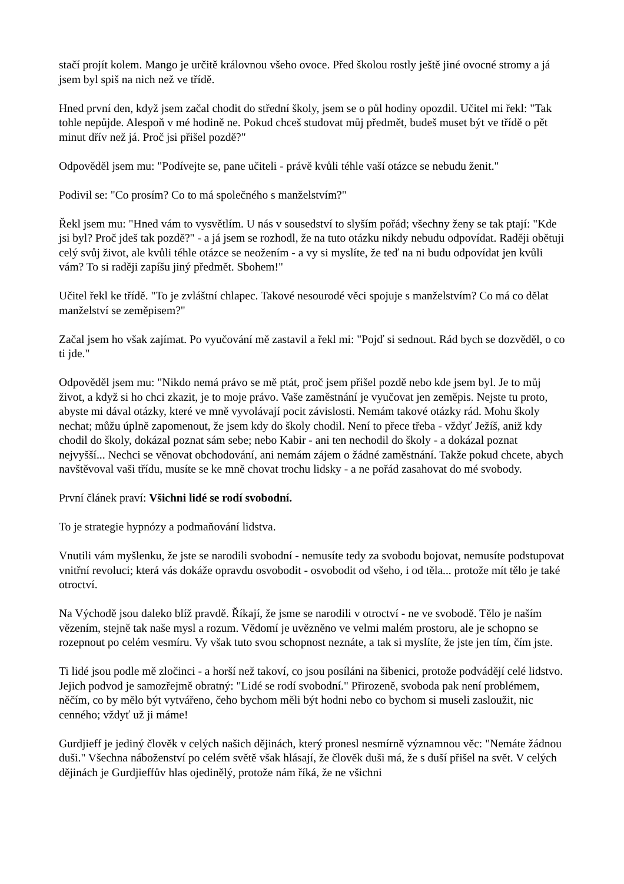stačí projít kolem. Mango je určitě královnou všeho ovoce. Před školou rostly ještě jiné ovocné stromy a já jsem byl spiš na nich než ve třídě.
Hned první den, když jsem začal chodit do střední školy, jsem se o půl hodiny opozdil. Učitel mi řekl: "Tak tohle nepůjde. Alespoň v mé hodině ne. Pokud chceš studovat můj předmět, budeš muset být ve třídě o pět minut dřív než já. Proč jsi přišel pozdě?"
Odpověděl jsem mu: "Podívejte se, pane učiteli - právě kvůli téhle vaší otázce se nebudu ženit."
Podivil se: "Co prosím? Co to má společného s manželstvím?"
Řekl jsem mu: "Hned vám to vysvětlím. U nás v sousedství to slyším pořád; všechny ženy se tak ptají: "Kde jsi byl? Proč jdeš tak pozdě?" - a já jsem se rozhodl, že na tuto otázku nikdy nebudu odpovídat. Raději obětuji celý svůj život, ale kvůli téhle otázce se neožením - a vy si myslíte, že teď na ni budu odpovídat jen kvůli vám? To si raději zapíšu jiný předmět. Sbohem!"
Učitel řekl ke třídě. "To je zvláštní chlapec. Takové nesourodé věci spojuje s manželstvím? Co má co dělat manželství se zeměpisem?"
Začal jsem ho však zajímat. Po vyučování mě zastavil a řekl mi: "Pojď si sednout. Rád bych se dozvěděl, o co ti jde."
Odpověděl jsem mu: "Nikdo nemá právo se mě ptát, proč jsem přišel pozdě nebo kde jsem byl. Je to můj život, a když si ho chci zkazit, je to moje právo. Vaše zaměstnání je vyučovat jen zeměpis. Nejste tu proto, abyste mi dával otázky, které ve mně vyvolávají pocit závislosti. Nemám takové otázky rád. Mohu školy nechat; můžu úplně zapomenout, že jsem kdy do školy chodil. Není to přece třeba - vždyť Ježíš, aniž kdy chodil do školy, dokázal poznat sám sebe; nebo Kabir - ani ten nechodil do školy - a dokázal poznat nejvyšší... Nechci se věnovat obchodování, ani nemám zájem o žádné zaměstnání. Takže pokud chcete, abych navštěvoval vaši třídu, musíte se ke mně chovat trochu lidsky - a ne pořád zasahovat do mé svobody.
První článek praví: Všichni lidé se rodí svobodní.
To je strategie hypnózy a podmaňování lidstva.
Vnutili vám myšlenku, že jste se narodili svobodní - nemusíte tedy za svobodu bojovat, nemusíte podstupovat vnitřní revoluci; která vás dokáže opravdu osvobodit - osvobodit od všeho, i od těla... protože mít tělo je také otroctví.
Na Východě jsou daleko blíž pravdě. Říkají, že jsme se narodili v otroctví - ne ve svobodě. Tělo je naším vězením, stejně tak naše mysl a rozum. Vědomí je uvězněno ve velmi malém prostoru, ale je schopno se rozepnout po celém vesmíru. Vy však tuto svou schopnost neznáte, a tak si myslíte, že jste jen tím, čím jste.
Ti lidé jsou podle mě zločinci - a horší než takoví, co jsou posíláni na šibenici, protože podvádějí celé lidstvo. Jejich podvod je samozřejmě obratný: "Lidé se rodí svobodní." Přirozeně, svoboda pak není problémem, něčím, co by mělo být vytvářeno, čeho bychom měli být hodni nebo co bychom si museli zasloužit, nic cenného; vždyť už ji máme!
Gurdjieff je jediný člověk v celých našich dějinách, který pronesl nesmírně významnou věc: "Nemáte žádnou duši." Všechna náboženství po celém světě však hlásají, že člověk duši má, že s duší přišel na svět. V celých dějinách je Gurdjieffův hlas ojedinělý, protože nám říká, že ne všichni